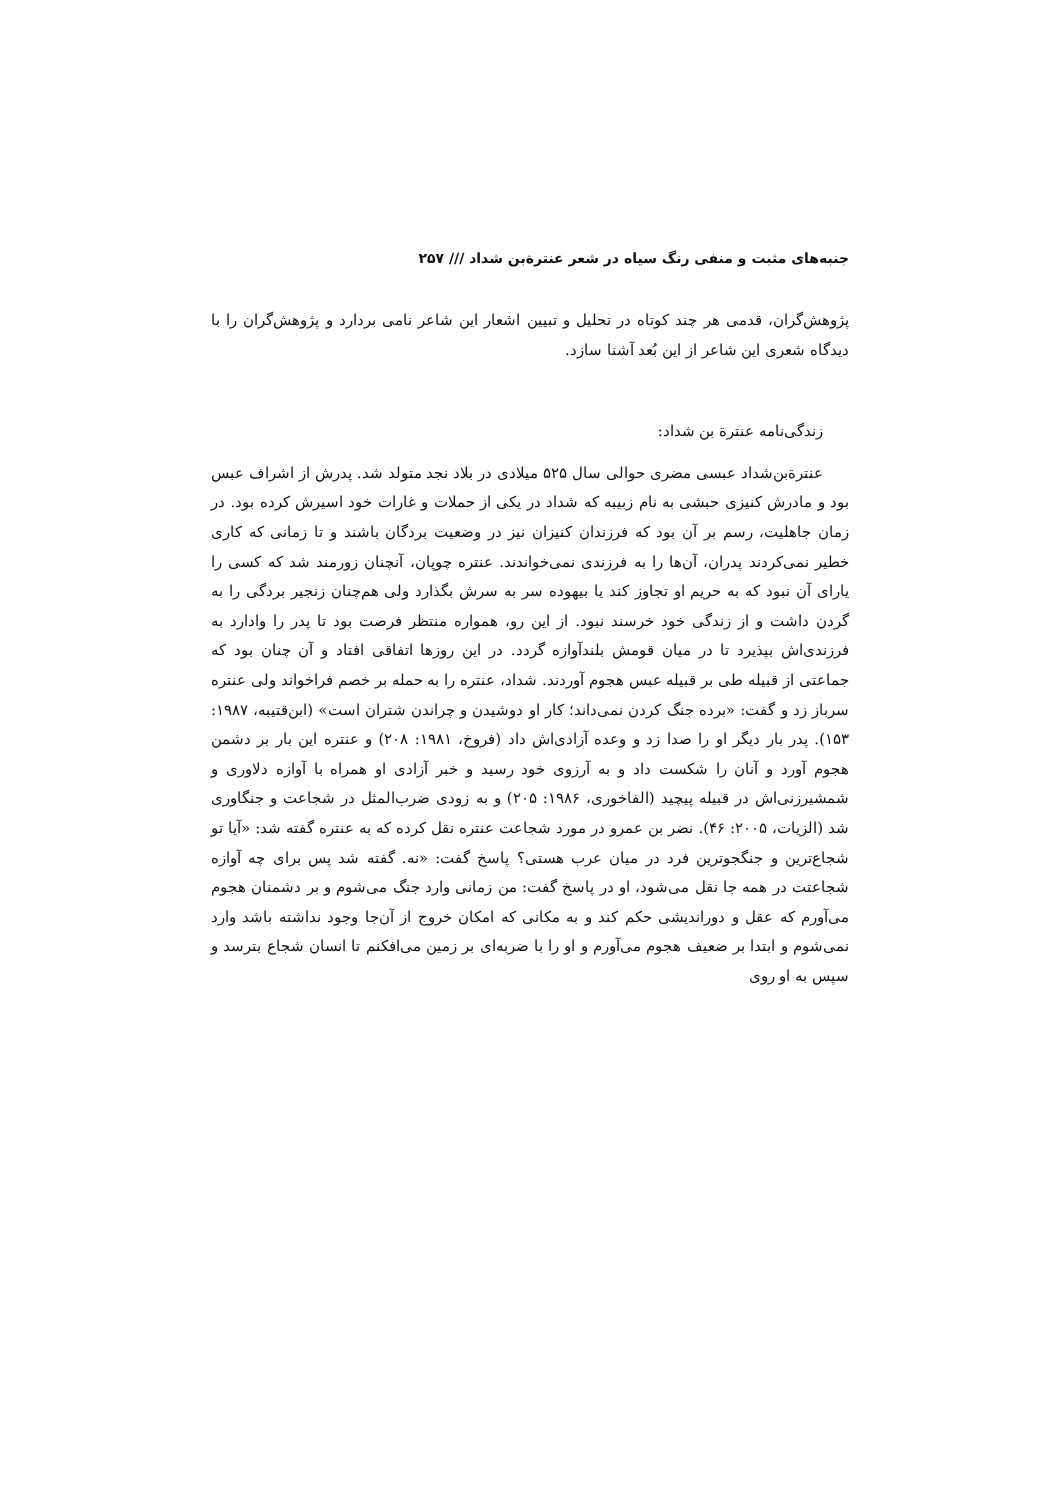جنبه‌های مثبت و منفی رنگ سیاه در شعر عنترة‌بن شداد /// ۲۵۷
پژوهش‌گران، قدمی هر چند کوتاه در تحلیل و تبیین اشعار این شاعر نامی بردارد و پژوهش‌گران را با دیدگاه شعری این شاعر از این بُعد آشنا سازد.
زندگی‌نامه عنترة بن شداد:
عنترةبن‌شداد عبسی مضری حوالی سال ۵۲۵ میلادی در بلاد نجد متولد شد. پدرش از اشراف عبس بود و مادرش کنیزی حبشی به نام زبیبه که شداد در یکی از حملات و غارات خود اسیرش کرده بود. در زمان جاهلیت، رسم بر آن بود که فرزندان کنیزان نیز در وضعیت بردگان باشند و تا زمانی که کاری خطیر نمی‌کردند پدران، آن‌ها را به فرزندی نمی‌خواندند. عنتره چوپان، آنچنان زورمند شد که کسی را یارای آن نبود که به حریم او تجاوز کند یا بیهوده سر به سرش بگذارد ولی هم‌چنان زنجیر بردگی را به گردن داشت و از زندگی خود خرسند نبود. از این رو، همواره منتظر فرصت بود تا پدر را وادارد به فرزندی‌اش بپذیرد تا در میان قومش بلندآوازه گردد. در این روزها اتفاقی افتاد و آن چنان بود که جماعتی از قبیله طی بر قبیله عبس هجوم آوردند. شداد، عنتره را به حمله بر خصم فراخواند ولی عنتره سرباز زد و گفت: «برده جنگ کردن نمی‌داند؛ کار او دوشیدن و چراندن شتران است» (ابن‌قتیبه، ۱۹۸۷: ۱۵۳). پدر بار دیگر او را صدا زد و وعده آزادی‌اش داد (فروخ، ۱۹۸۱: ۲۰۸) و عنتره این بار بر دشمن هجوم آورد و آنان را شکست داد و به آرزوی خود رسید و خبر آزادی او همراه با آوازه دلاوری و شمشیرزنی‌اش در قبیله پیچید (الفاخوری، ۱۹۸۶: ۲۰۵) و به زودی ضرب‌المثل در شجاعت و جنگاوری شد (الزیات، ۲۰۰۵: ۴۶). نضر بن عمرو در مورد شجاعت عنتره نقل کرده که به عنتره گفته شد: «آیا تو شجاع‌ترین و جنگجوترین فرد در میان عرب هستی؟ پاسخ گفت: «نه. گفته شد پس برای چه آوازه شجاعتت در همه جا نقل می‌شود، او در پاسخ گفت: من زمانی وارد جنگ می‌شوم و بر دشمنان هجوم می‌آورم که عقل و دوراندیشی حکم کند و به مکانی که امکان خروج از آن‌جا وجود نداشته باشد وارد نمی‌شوم و ابتدا بر ضعیف هجوم می‌آورم و او را با ضربه‌ای بر زمین می‌افکنم تا انسان شجاع بترسد و سپس به او روی